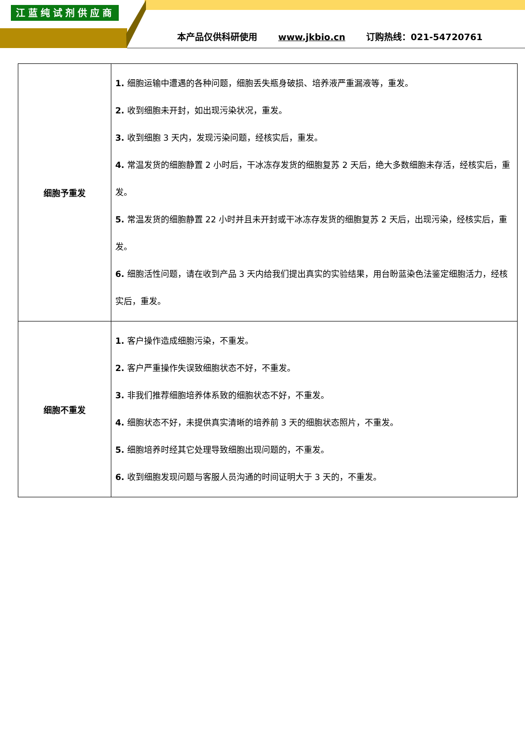江蓝纯试剂供应商
本产品仅供科研使用 www.jkbio.cn 订购热线：021-54720761
| 细胞予重发 | 1. 细胞运输中遭遇的各种问题，细胞丢失瓶身破损、培养液严重漏液等，重发。 2. 收到细胞未开封，如出现污染状况，重发。 3. 收到细胞 3 天内，发现污染问题，经核实后，重发。 4. 常温发货的细胞静置 2 小时后，干冰冻存发货的细胞复苏 2 天后，绝大多数细胞未存活，经核实后，重发。 5. 常温发货的细胞静置 22 小时并且未开封或干冰冻存发货的细胞复苏 2 天后，出现污染，经核实后，重发。 6. 细胞活性问题，请在收到产品 3 天内给我们提出真实的实验结果，用台盼蓝染色法鉴定细胞活力，经核实后，重发。 |
| 细胞不重发 | 1. 客户操作造成细胞污染，不重发。 2. 客户严重操作失误致细胞状态不好，不重发。 3. 非我们推荐细胞培养体系致的细胞状态不好，不重发。 4. 细胞状态不好，未提供真实清晰的培养前 3 天的细胞状态照片，不重发。 5. 细胞培养时经其它处理导致细胞出现问题的，不重发。 6. 收到细胞发现问题与客服人员沟通的时间证明大于 3 天的，不重发。 |